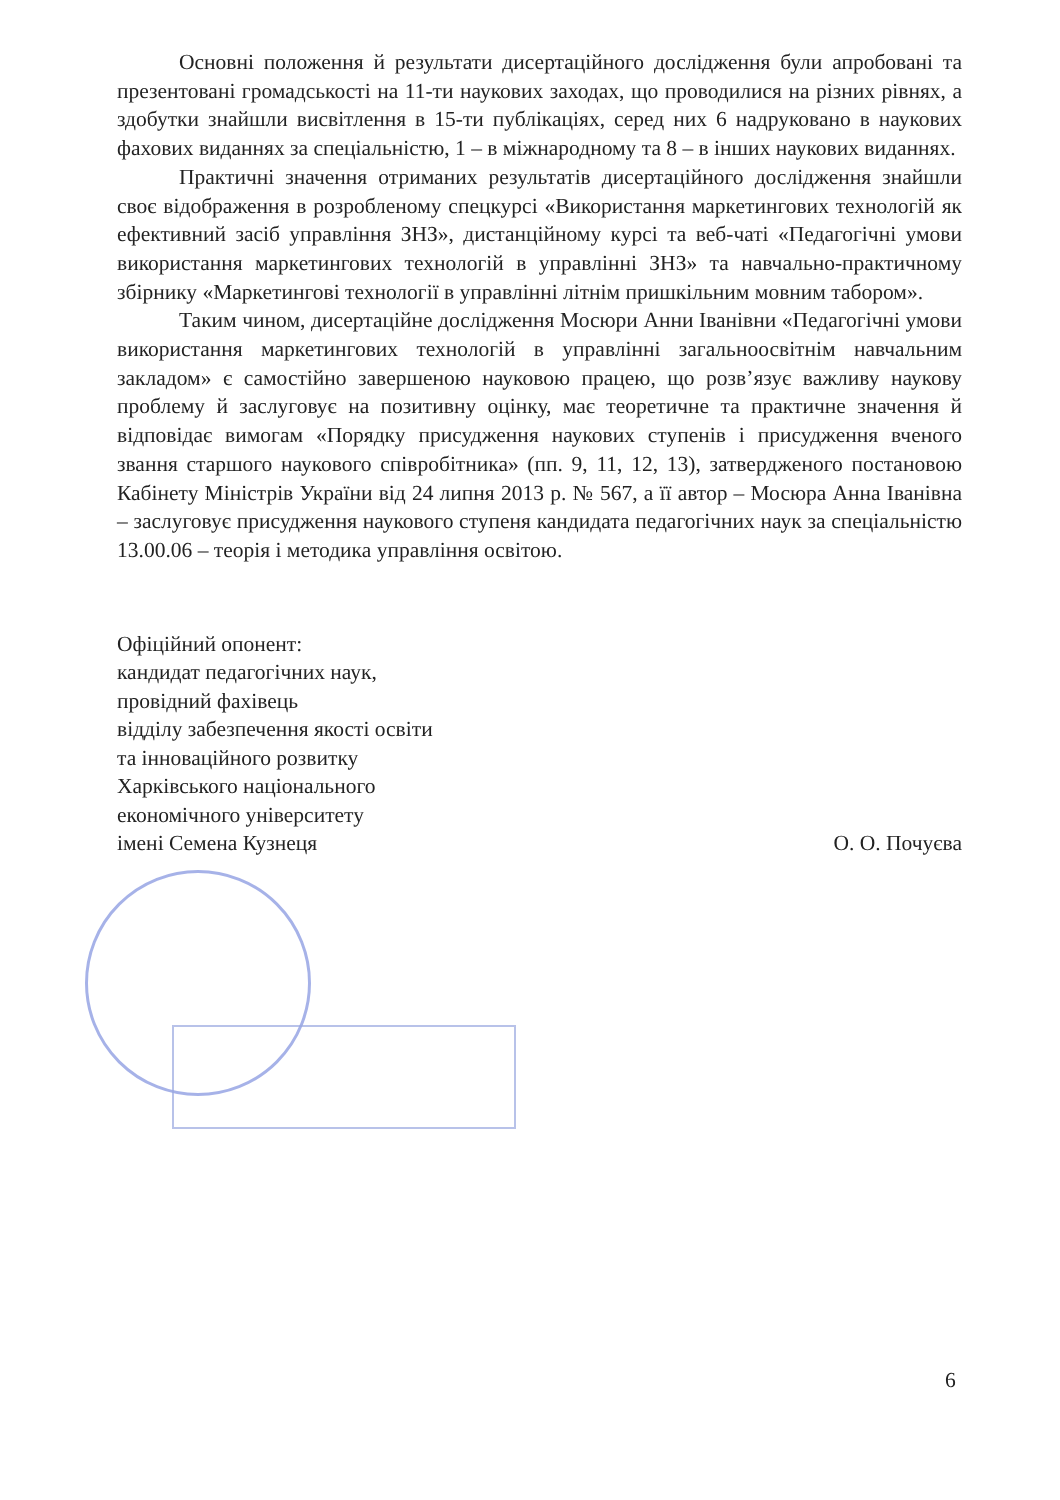Основні положення й результати дисертаційного дослідження були апробовані та презентовані громадськості на 11-ти наукових заходах, що проводилися на різних рівнях, а здобутки знайшли висвітлення в 15-ти публікаціях, серед них 6 надруковано в наукових фахових виданнях за спеціальністю, 1 – в міжнародному та 8 – в інших наукових виданнях.
Практичні значення отриманих результатів дисертаційного дослідження знайшли своє відображення в розробленому спецкурсі «Використання маркетингових технологій як ефективний засіб управління ЗНЗ», дистанційному курсі та веб-чаті «Педагогічні умови використання маркетингових технологій в управлінні ЗНЗ» та навчально-практичному збірнику «Маркетингові технології в управлінні літнім пришкільним мовним табором».
Таким чином, дисертаційне дослідження Мосюри Анни Іванівни «Педагогічні умови використання маркетингових технологій в управлінні загальноосвітнім навчальним закладом» є самостійно завершеною науковою працею, що розв’язує важливу наукову проблему й заслуговує на позитивну оцінку, має теоретичне та практичне значення й відповідає вимогам «Порядку присудження наукових ступенів і присудження вченого звання старшого наукового співробітника» (пп. 9, 11, 12, 13), затвердженого постановою Кабінету Міністрів України від 24 липня 2013 р. № 567, а її автор – Мосюра Анна Іванівна – заслуговує присудження наукового ступеня кандидата педагогічних наук за спеціальністю 13.00.06 – теорія і методика управління освітою.
Офіційний опонент:
кандидат педагогічних наук,
провідний фахівець
відділу забезпечення якості освіти
та інноваційного розвитку
Харківського національного
економічного університету
імені Семена Кузнеця О. О. Почуєва
6